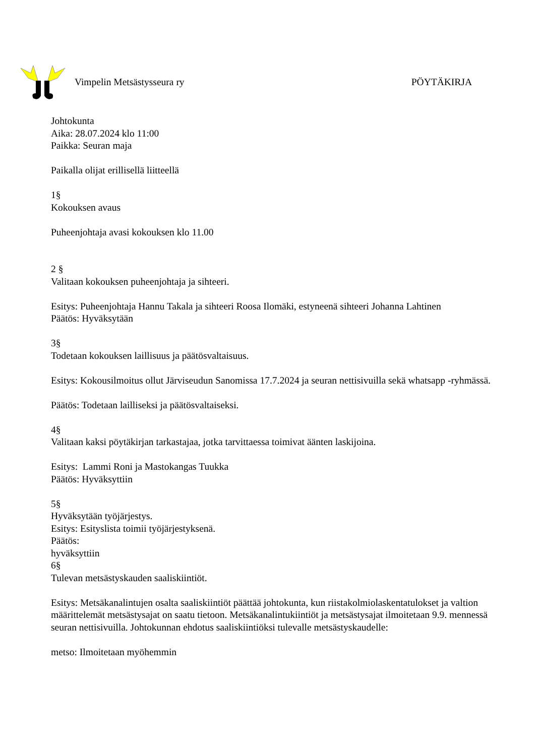Vimpelin Metsästysseura ry PÖYTÄKIRJA
Johtokunta
Aika: 28.07.2024 klo 11:00
Paikka: Seuran maja
Paikalla olijat erillisellä liitteellä
1§
Kokouksen avaus
Puheenjohtaja avasi kokouksen klo 11.00
2 §
Valitaan kokouksen puheenjohtaja ja sihteeri.
Esitys: Puheenjohtaja Hannu Takala ja sihteeri Roosa Ilomäki, estyneenä sihteeri Johanna Lahtinen
Päätös: Hyväksytään
3§
Todetaan kokouksen laillisuus ja päätösvaltaisuus.
Esitys: Kokousilmoitus ollut Järviseudun Sanomissa 17.7.2024 ja seuran nettisivuilla sekä whatsapp -ryhmässä.
Päätös: Todetaan lailliseksi ja päätösvaltaiseksi.
4§
Valitaan kaksi pöytäkirjan tarkastajaa, jotka tarvittaessa toimivat äänten laskijoina.
Esitys: Lammi Roni ja Mastokangas Tuukka
Päätös: Hyväksyttiin
5§
Hyväksytään työjärjestys.
Esitys: Esityslista toimii työjärjestyksenä.
Päätös:
hyväksyttiin
6§
Tulevan metsästyskauden saaliskiintiöt.
Esitys: Metsäkanalintujen osalta saaliskiintiöt päättää johtokunta, kun riistakolmiolaskentatulokset ja valtion määrittelemät metsästysajat on saatu tietoon. Metsäkanalintukiintiöt ja metsästysajat ilmoitetaan 9.9. mennessä seuran nettisivuilla. Johtokunnan ehdotus saaliskiintiöksi tulevalle metsästyskaudelle:
metso: Ilmoitetaan myöhemmin